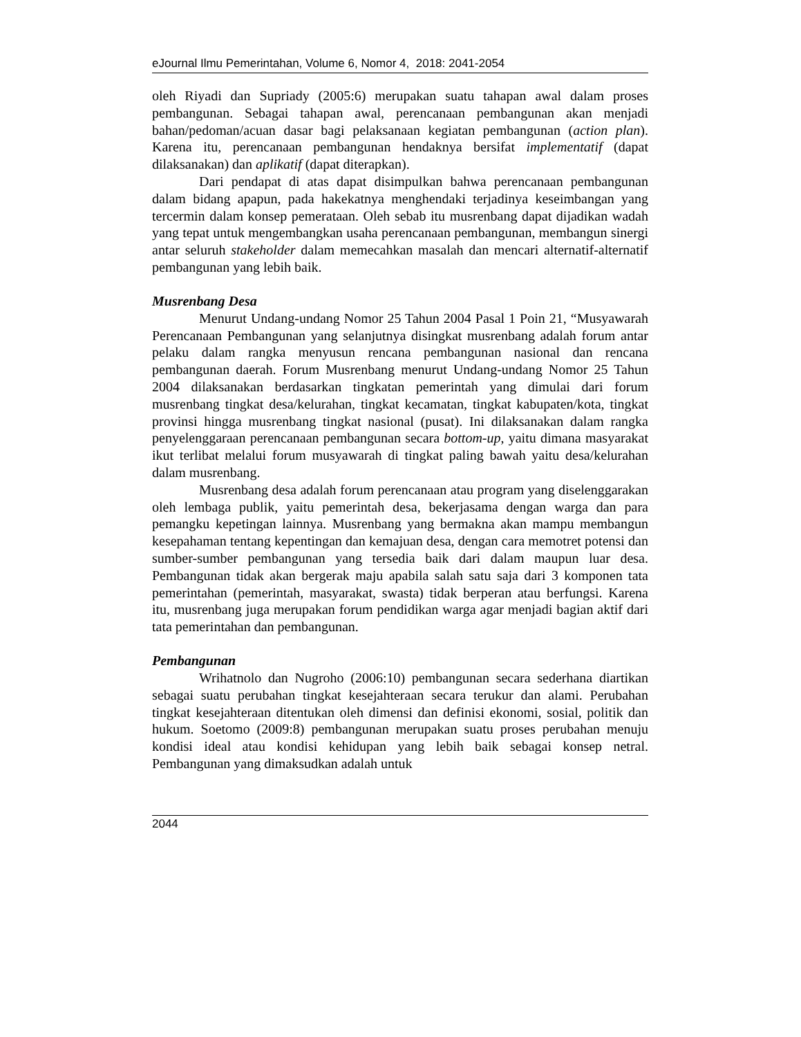eJournal Ilmu Pemerintahan, Volume 6, Nomor 4, 2018: 2041-2054
oleh Riyadi dan Supriady (2005:6) merupakan suatu tahapan awal dalam proses pembangunan. Sebagai tahapan awal, perencanaan pembangunan akan menjadi bahan/pedoman/acuan dasar bagi pelaksanaan kegiatan pembangunan (action plan). Karena itu, perencanaan pembangunan hendaknya bersifat implementatif (dapat dilaksanakan) dan aplikatif (dapat diterapkan).
Dari pendapat di atas dapat disimpulkan bahwa perencanaan pembangunan dalam bidang apapun, pada hakekatnya menghendaki terjadinya keseimbangan yang tercermin dalam konsep pemerataan. Oleh sebab itu musrenbang dapat dijadikan wadah yang tepat untuk mengembangkan usaha perencanaan pembangunan, membangun sinergi antar seluruh stakeholder dalam memecahkan masalah dan mencari alternatif-alternatif pembangunan yang lebih baik.
Musrenbang Desa
Menurut Undang-undang Nomor 25 Tahun 2004 Pasal 1 Poin 21, “Musyawarah Perencanaan Pembangunan yang selanjutnya disingkat musrenbang adalah forum antar pelaku dalam rangka menyusun rencana pembangunan nasional dan rencana pembangunan daerah. Forum Musrenbang menurut Undang-undang Nomor 25 Tahun 2004 dilaksanakan berdasarkan tingkatan pemerintah yang dimulai dari forum musrenbang tingkat desa/kelurahan, tingkat kecamatan, tingkat kabupaten/kota, tingkat provinsi hingga musrenbang tingkat nasional (pusat). Ini dilaksanakan dalam rangka penyelenggaraan perencanaan pembangunan secara bottom-up, yaitu dimana masyarakat ikut terlibat melalui forum musyawarah di tingkat paling bawah yaitu desa/kelurahan dalam musrenbang.
Musrenbang desa adalah forum perencanaan atau program yang diselenggarakan oleh lembaga publik, yaitu pemerintah desa, bekerjasama dengan warga dan para pemangku kepetingan lainnya. Musrenbang yang bermakna akan mampu membangun kesepahaman tentang kepentingan dan kemajuan desa, dengan cara memotret potensi dan sumber-sumber pembangunan yang tersedia baik dari dalam maupun luar desa. Pembangunan tidak akan bergerak maju apabila salah satu saja dari 3 komponen tata pemerintahan (pemerintah, masyarakat, swasta) tidak berperan atau berfungsi. Karena itu, musrenbang juga merupakan forum pendidikan warga agar menjadi bagian aktif dari tata pemerintahan dan pembangunan.
Pembangunan
Wrihatnolo dan Nugroho (2006:10) pembangunan secara sederhana diartikan sebagai suatu perubahan tingkat kesejahteraan secara terukur dan alami. Perubahan tingkat kesejahteraan ditentukan oleh dimensi dan definisi ekonomi, sosial, politik dan hukum. Soetomo (2009:8) pembangunan merupakan suatu proses perubahan menuju kondisi ideal atau kondisi kehidupan yang lebih baik sebagai konsep netral. Pembangunan yang dimaksudkan adalah untuk
2044